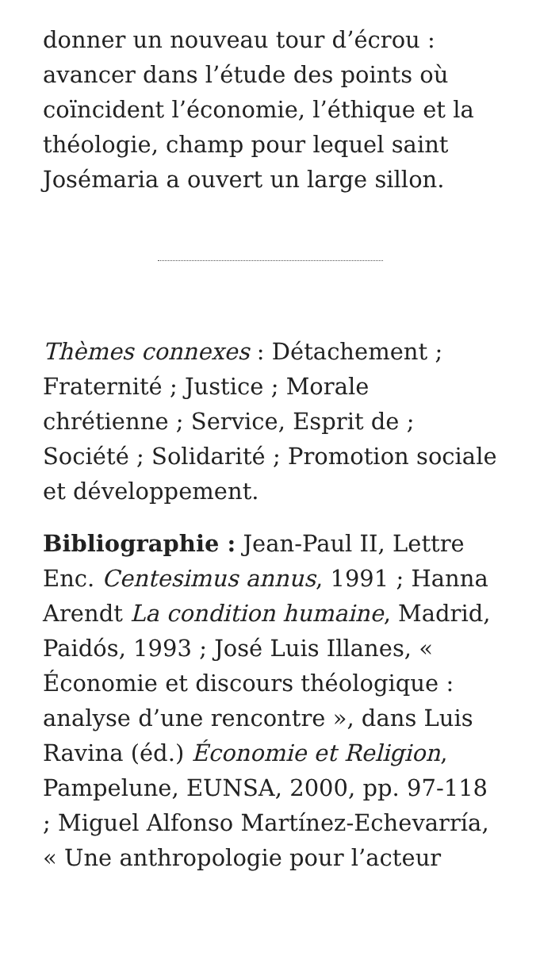donner un nouveau tour d’écrou : avancer dans l’étude des points où coïncident l’économie, l’éthique et la théologie, champ pour lequel saint Josémaria a ouvert un large sillon.
Thèmes connexes : Détachement ; Fraternité ; Justice ; Morale chrétienne ; Service, Esprit de ; Société ; Solidarité ; Promotion sociale et développement.
Bibliographie : Jean-Paul II, Lettre Enc. Centesimus annus, 1991 ; Hanna Arendt La condition humaine, Madrid, Paidós, 1993 ; José Luis Illanes, « Économie et discours théologique : analyse d’une rencontre », dans Luis Ravina (éd.) Économie et Religion, Pampelune, EUNSA, 2000, pp. 97-118 ; Miguel Alfonso Martínez-Echevarría, « Une anthropologie pour l’acteur